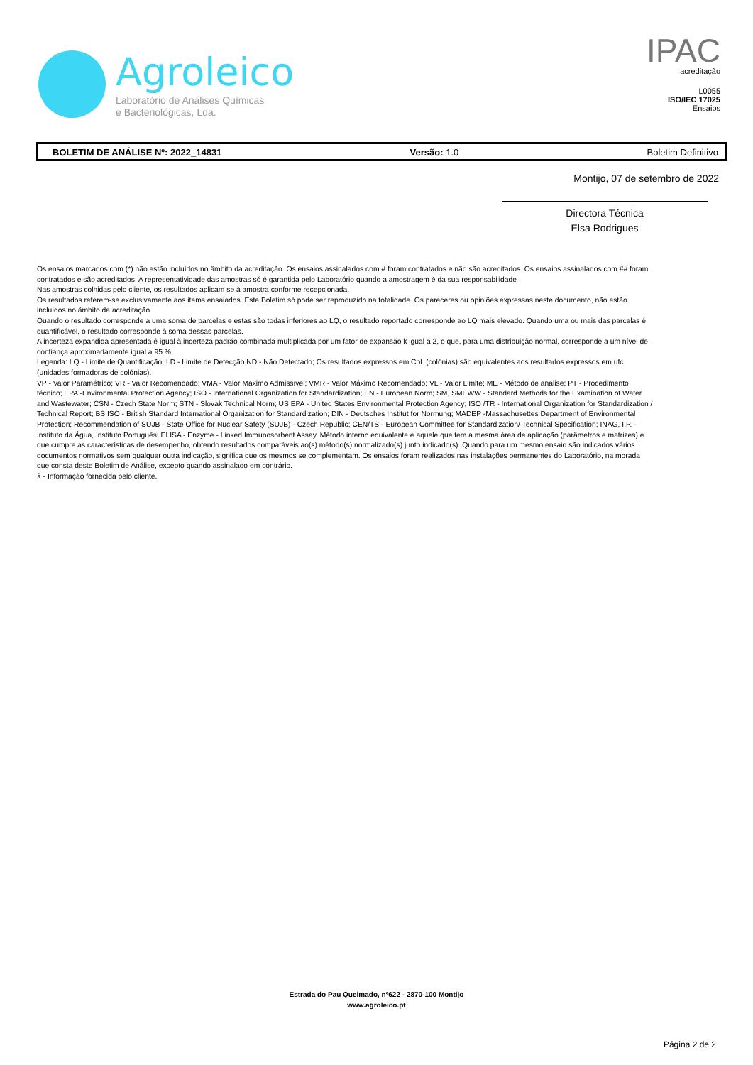Agroleico
Laboratório de Análises Químicas
e Bacteriológicas, Lda.
IPAC
acreditação
L0055
ISO/IEC 17025
Ensaios
BOLETIM DE ANÁLISE Nº: 2022_14831 Versão: 1.0 Boletim Definitivo
Montijo, 07 de setembro de 2022
Directora Técnica
Elsa Rodrigues
Os ensaios marcados com (*) não estão incluídos no âmbito da acreditação. Os ensaios assinalados com # foram contratados e não são acreditados. Os ensaios assinalados com ## foram contratados e são acreditados. A representatividade das amostras só é garantida pelo Laboratório quando a amostragem é da sua responsabilidade .
Nas amostras colhidas pelo cliente, os resultados aplicam se à amostra conforme recepcionada.
Os resultados referem-se exclusivamente aos items ensaiados. Este Boletim só pode ser reproduzido na totalidade. Os pareceres ou opiniões expressas neste documento, não estão incluídos no âmbito da acreditação.
Quando o resultado corresponde a uma soma de parcelas e estas são todas inferiores ao LQ, o resultado reportado corresponde ao LQ mais elevado. Quando uma ou mais das parcelas é quantificável, o resultado corresponde à soma dessas parcelas.
A incerteza expandida apresentada é igual à incerteza padrão combinada multiplicada por um fator de expansão k igual a 2, o que, para uma distribuição normal, corresponde a um nível de confiança aproximadamente igual a 95 %.
Legenda: LQ - Limite de Quantificação; LD - Limite de Detecção ND - Não Detectado; Os resultados expressos em Col. (colónias) são equivalentes aos resultados expressos em ufc (unidades formadoras de colónias).
VP - Valor Paramétrico; VR - Valor Recomendado; VMA - Valor Máximo Admissível; VMR - Valor Máximo Recomendado; VL - Valor Limite; ME - Método de análise; PT - Procedimento técnico; EPA -Environmental Protection Agency; ISO - International Organization for Standardization; EN - European Norm; SM, SMEWW - Standard Methods for the Examination of Water and Wastewater; CSN - Czech State Norm; STN - Slovak Technical Norm; US EPA - United States Environmental Protection Agency; ISO /TR - International Organization for Standardization / Technical Report; BS ISO - British Standard International Organization for Standardization; DIN - Deutsches Institut for Normung; MADEP -Massachusettes Department of Environmental Protection; Recommendation of SUJB - State Office for Nuclear Safety (SUJB) - Czech Republic; CEN/TS - European Committee for Standardization/ Technical Specification; INAG, I.P. - Instituto da Água, Instituto Português; ELISA - Enzyme - Linked Immunosorbent Assay. Método interno equivalente é aquele que tem a mesma área de aplicação (parâmetros e matrizes) e que cumpre as características de desempenho, obtendo resultados comparáveis ao(s) método(s) normalizado(s) junto indicado(s). Quando para um mesmo ensaio são indicados vários documentos normativos sem qualquer outra indicação, significa que os mesmos se complementam. Os ensaios foram realizados nas instalações permanentes do Laboratório, na morada que consta deste Boletim de Análise, excepto quando assinalado em contrário.
§ - Informação fornecida pelo cliente.
Estrada do Pau Queimado, nº622 - 2870-100 Montijo
www.agroleico.pt
Página 2 de 2